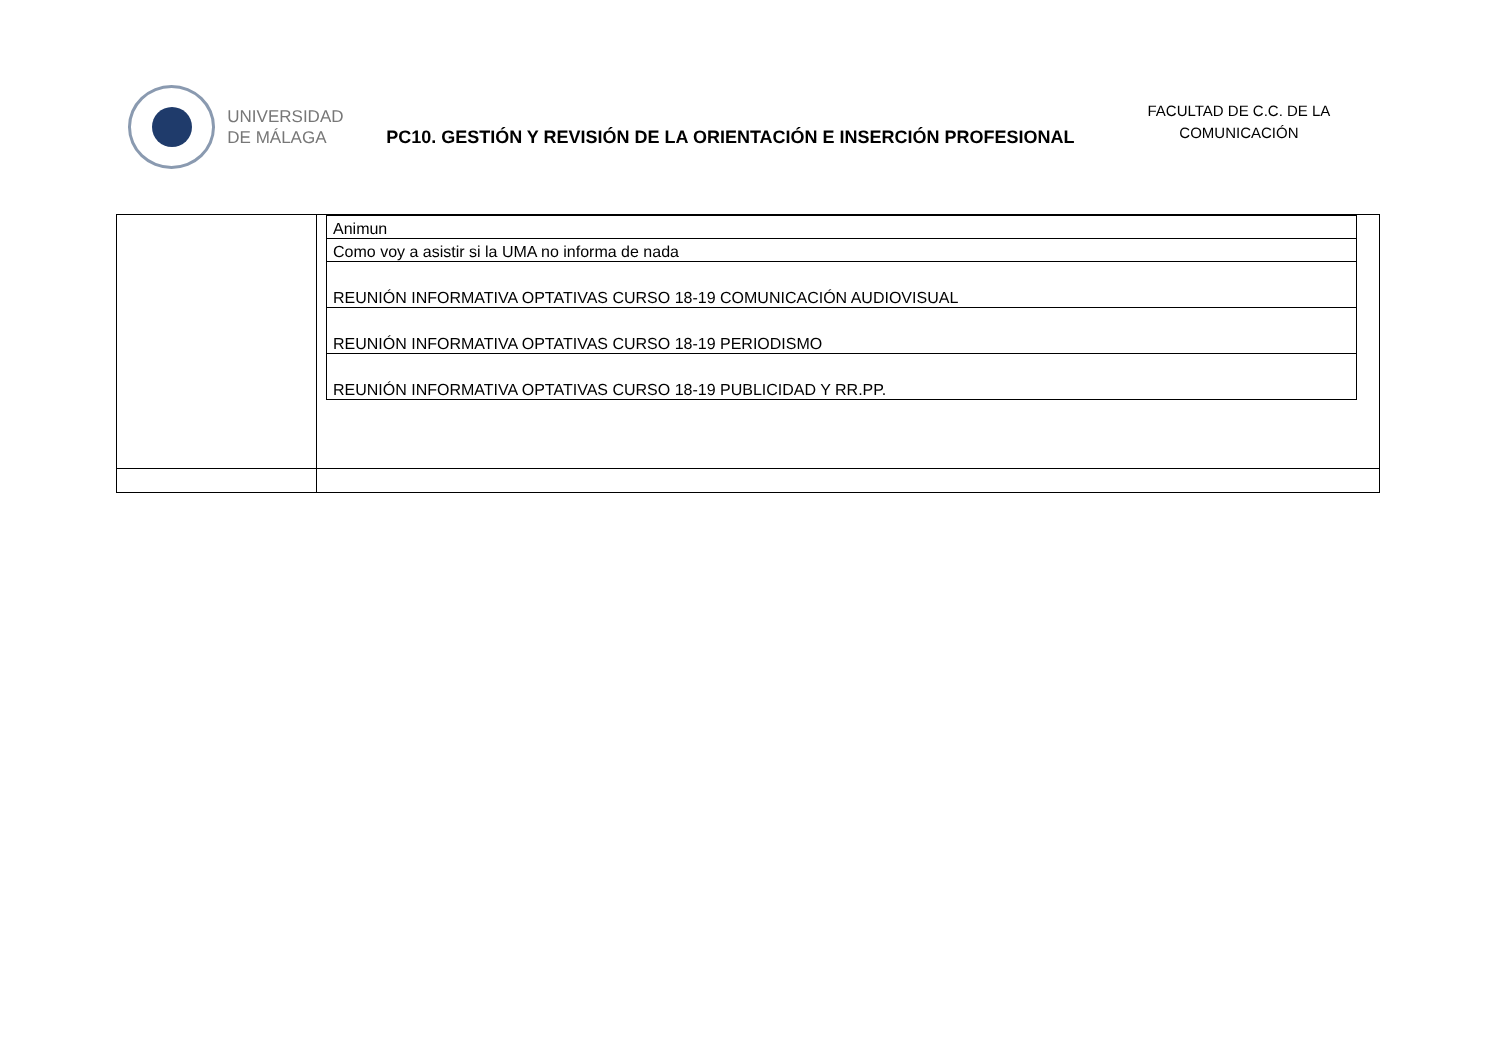UNIVERSIDAD
DE MÁLAGA
PC10. GESTIÓN Y REVISIÓN DE LA ORIENTACIÓN E INSERCIÓN PROFESIONAL
FACULTAD DE C.C. DE LA COMUNICACIÓN
| | / Animun / / Como voy a asistir si la UMA no informa de nada / / REUNIÓN INFORMATIVA OPTATIVAS CURSO 18-19 COMUNICACIÓN AUDIOVISUAL / / REUNIÓN INFORMATIVA OPTATIVAS CURSO 18-19 PERIODISMO / / REUNIÓN INFORMATIVA OPTATIVAS CURSO 18-19 PUBLICIDAD Y RR.PP. / |